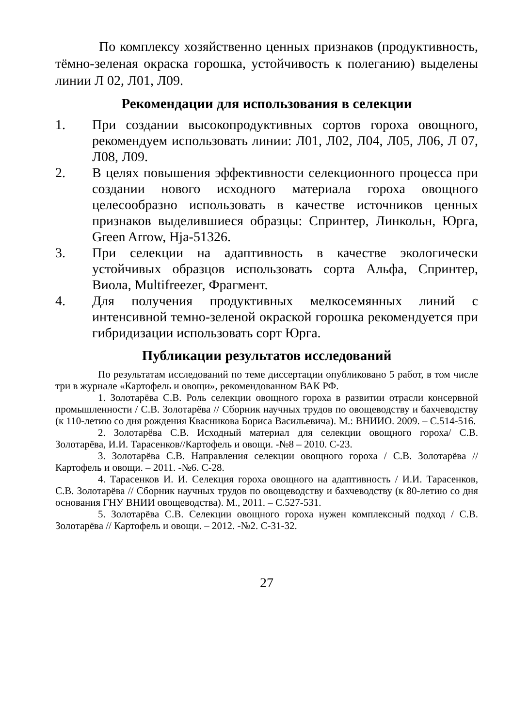По комплексу хозяйственно ценных признаков (продуктивность, тёмно-зеленая окраска горошка, устойчивость к полеганию) выделены линии Л 02, Л01, Л09.
Рекомендации для использования в селекции
1. При создании высокопродуктивных сортов гороха овощного, рекомендуем использовать линии: Л01, Л02, Л04, Л05, Л06, Л 07, Л08, Л09.
2. В целях повышения эффективности селекционного процесса при создании нового исходного материала гороха овощного целесообразно использовать в качестве источников ценных признаков выделившиеся образцы: Спринтер, Линкольн, Юрга, Green Arrow, Hja-51326.
3. При селекции на адаптивность в качестве экологически устойчивых образцов использовать сорта Альфа, Спринтер, Виола, Multifreezer, Фрагмент.
4. Для получения продуктивных мелкосемянных линий с интенсивной темно-зеленой окраской горошка рекомендуется при гибридизации использовать сорт Юрга.
Публикации результатов исследований
По результатам исследований по теме диссертации опубликовано 5 работ, в том числе три в журнале «Картофель и овощи», рекомендованном ВАК РФ.
1. Золотарёва С.В. Роль селекции овощного гороха в развитии отрасли консервной промышленности / С.В. Золотарёва // Сборник научных трудов по овощеводству и бахчеводству (к 110-летию со дня рождения Квасникова Бориса Васильевича). М.: ВНИИО. 2009. – С.514-516.
2. Золотарёва С.В. Исходный материал для селекции овощного гороха/ С.В. Золотарёва, И.И. Тарасенков//Картофель и овощи. -№8 – 2010. С-23.
3. Золотарёва С.В. Направления селекции овощного гороха / С.В. Золотарёва // Картофель и овощи. – 2011. -№6. С-28.
4. Тарасенков И. И. Селекция гороха овощного на адаптивность / И.И. Тарасенков, С.В. Золотарёва // Сборник научных трудов по овощеводству и бахчеводству (к 80-летию со дня основания ГНУ ВНИИ овощеводства). М., 2011. – С.527-531.
5. Золотарёва С.В. Селекции овощного гороха нужен комплексный подход / С.В. Золотарёва // Картофель и овощи. – 2012. -№2. С-31-32.
27